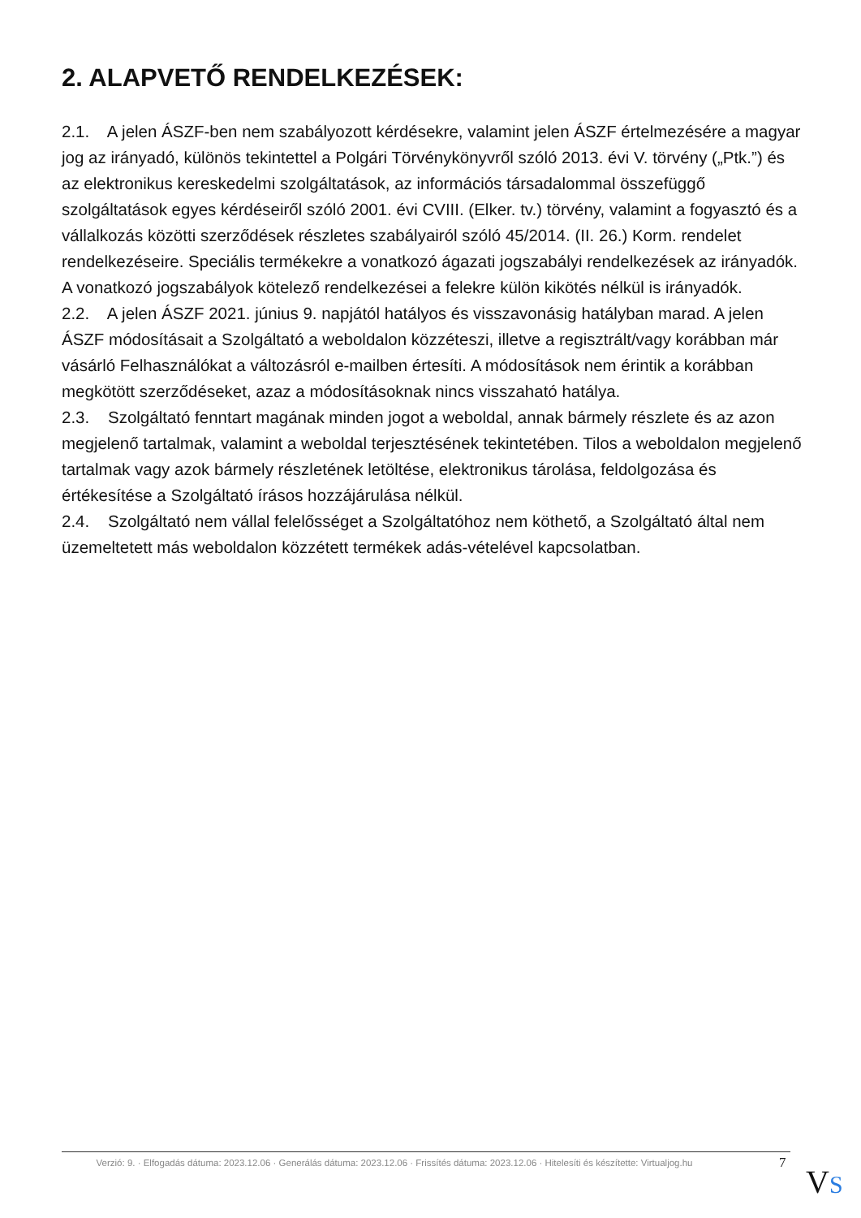2. ALAPVETŐ RENDELKEZÉSEK:
2.1. A jelen ÁSZF-ben nem szabályozott kérdésekre, valamint jelen ÁSZF értelmezésére a magyar jog az irányadó, különös tekintettel a Polgári Törvénykönyvről szóló 2013. évi V. törvény („Ptk.”) és az elektronikus kereskedelmi szolgáltatások, az információs társadalommal összefüggő szolgáltatások egyes kérdéseiről szóló 2001. évi CVIII. (Elker. tv.) törvény, valamint a fogyasztó és a vállalkozás közötti szerződések részletes szabályairól szóló 45/2014. (II. 26.) Korm. rendelet rendelkezéseire. Speciális termékekre a vonatkozó ágazati jogszabályi rendelkezések az irányadók. A vonatkozó jogszabályok kötelező rendelkezései a felekre külön kikötés nélkül is irányadók.
2.2. A jelen ÁSZF 2021. június 9. napjától hatályos és visszavonásig hatályban marad. A jelen ÁSZF módosításait a Szolgáltató a weboldalon közzéteszi, illetve a regisztrált/vagy korábban már vásárló Felhasználókat a változásról e-mailben értesíti. A módosítások nem érintik a korábban megkötött szerződéseket, azaz a módosításoknak nincs visszaható hatálya.
2.3. Szolgáltató fenntart magának minden jogot a weboldal, annak bármely részlete és az azon megjelenő tartalmak, valamint a weboldal terjesztésének tekintetében. Tilos a weboldalon megjelenő tartalmak vagy azok bármely részletének letöltése, elektronikus tárolása, feldolgozása és értékesítése a Szolgáltató írásos hozzájárulása nélkül.
2.4. Szolgáltató nem vállal felelősséget a Szolgáltatóhoz nem köthető, a Szolgáltató által nem üzemeltetett más weboldalon közzétett termékek adás-vételével kapcsolatban.
Verzió: 9. · Elfogadás dátuma: 2023.12.06 · Generálás dátuma: 2023.12.06 · Frissítés dátuma: 2023.12.06 · Hitelesíti és készítette: Virtualjog.hu
7 VS